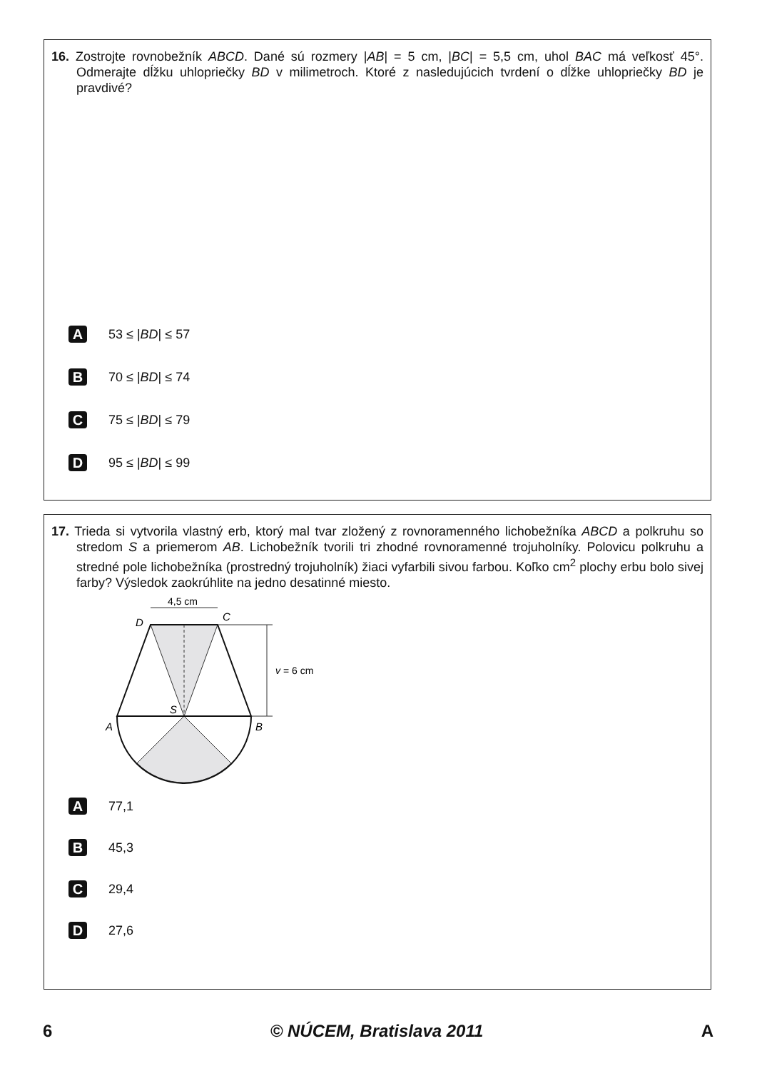16. Zostrojte rovnobežník ABCD. Dané sú rozmery |AB| = 5 cm, |BC| = 5,5 cm, uhol BAC má veľkosť 45°. Odmerajte dĺžku uhlopriečky BD v milimetroch. Ktoré z nasledujúcich tvrdení o dĺžke uhlopriečky BD je pravdivé?
A 53 ≤ | BD | ≤ 57
B 70 ≤ | BD | ≤ 74
C 75 ≤ | BD | ≤ 79
D 95 ≤ | BD | ≤ 99
17. Trieda si vytvorila vlastný erb, ktorý mal tvar zložený z rovnoramenného lichobežníka ABCD a polkruhu so stredom S a priemerom AB. Lichobežník tvorili tri zhodné rovnoramenné trojuholníky. Polovicu polkruhu a stredné pole lichobežníka (prostredný trojuholník) žiaci vyfarbili sivou farbou. Koľko cm<sup>2</sup> plochy erbu bolo sivej farby? Výsledok zaokrúhlite na jedno desatinné miesto.
4,5 cm
D
C
v = 6 cm
S
A
B
A 77,1
B 45,3
C 29,4
D 27,6
6 © NÚCEM, Bratislava 2011 A